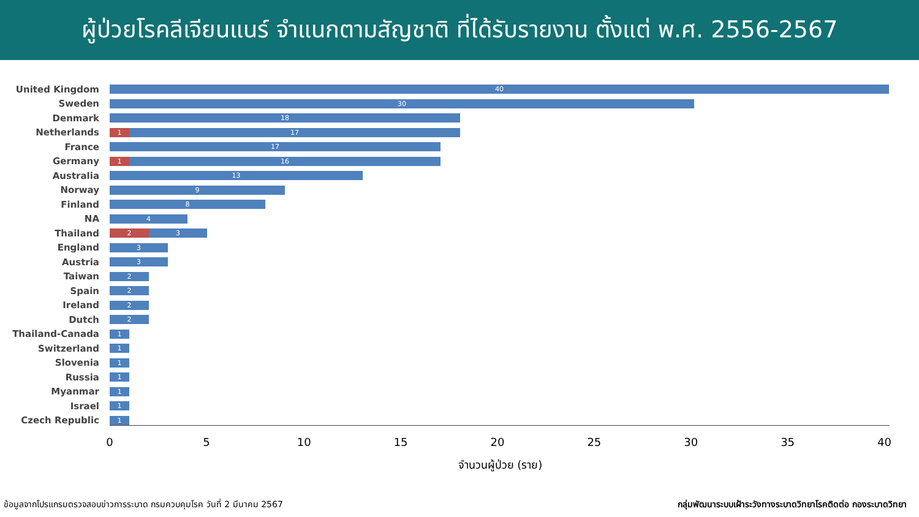ผู้ป่วยโรคลีเจียนแนร์ จำแนกตามสัญชาติ ที่ได้รับรายงาน ตั้งแต่ พ.ศ. 2556-2567
United Kingdom
40
Sweden
30
Denmark
18
Netherlands
1 17
France
17
Germany
1 16
Australia
13
Norway
9
Finland
8
NA
4
Thailand
2 3
England
3
Austria
3
Taiwan
2
Spain
2
Ireland
2
Dutch
2
Thailand-Canada
1
Switzerland
1
Slovenia
1
Russia
1
Myanmar
1
Israel
1
Czech Republic
1
0 5 10 15 20 25 30 35 40
จำนวนผู้ป่วย (ราย)
ข้อมูลจากโปรแกรมตรวจสอบข่าวการระบาด กรมควบคุมโรค วันที่ 2 มีนาคม 2567 กลุ่มพัฒนาระบบเฝ้าระวังทางระบาดวิทยาโรคติดต่อ กองระบาดวิทยา